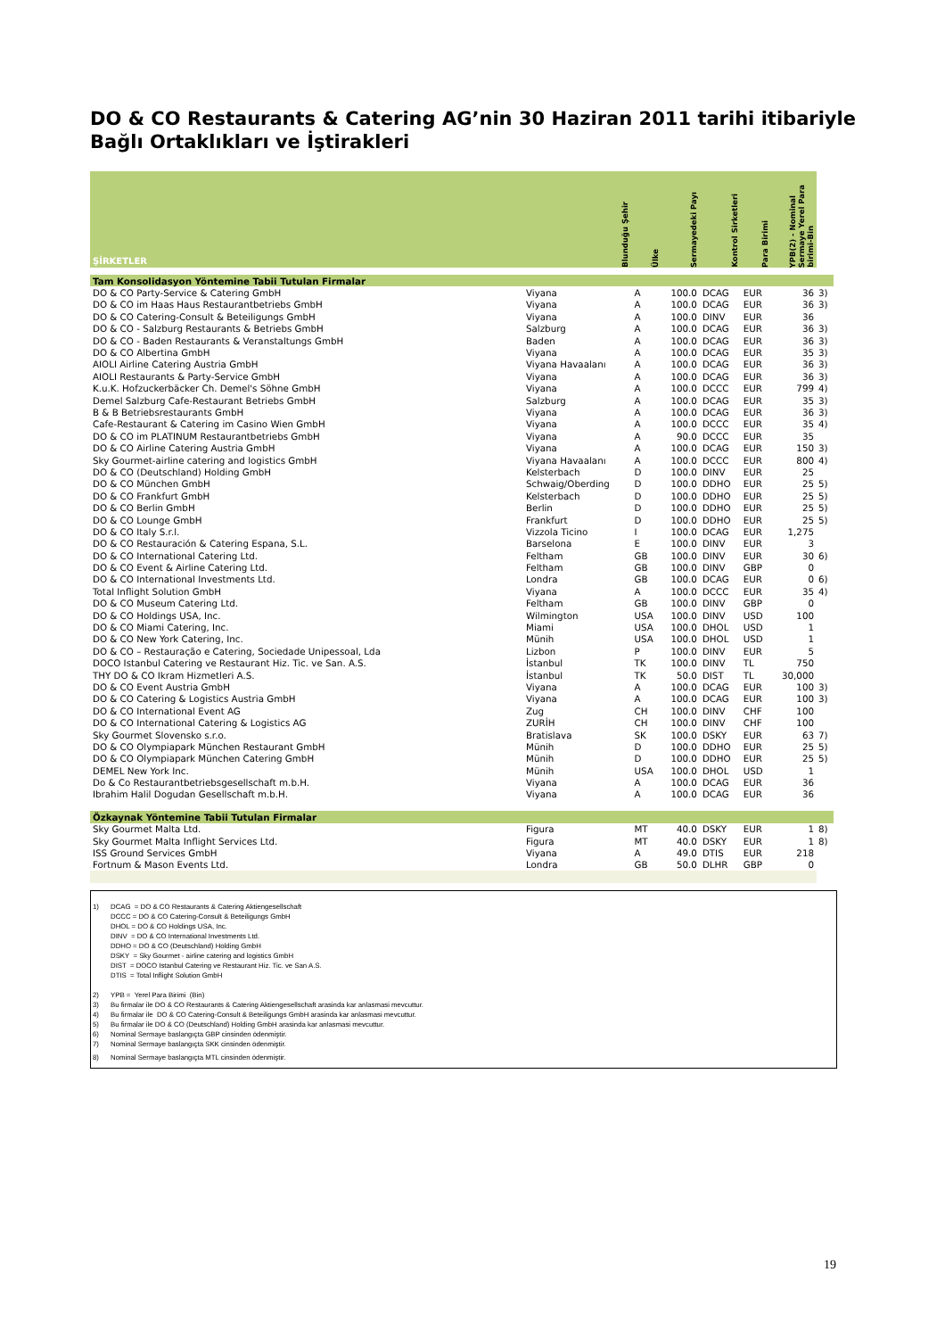DO & CO Restaurants & Catering AG’nin 30 Haziran 2011 tarihi itibariyle Bağlı Ortaklıkları ve İştirakleri
| ŞİRKETLER | Blunduğu Şehir | Ülke | Sermayedeki Payı | Kontrol Sirketleri | Para Birimi | YPB(2) - Nominal Sermaye Yerel Para birimi-Bin | |
| --- | --- | --- | --- | --- | --- | --- | --- |
| Tam Konsolidasyon Yöntemine Tabii Tutulan Firmalar | | | | | | | |
| DO & CO Party-Service & Catering GmbH | Viyana | A | 100.0 | DCAG | EUR | 36 | 3) |
| DO & CO im Haas Haus Restaurantbetriebs GmbH | Viyana | A | 100.0 | DCAG | EUR | 36 | 3) |
| DO & CO Catering-Consult & Beteiligungs GmbH | Viyana | A | 100.0 | DINV | EUR | 36 | |
| DO & CO - Salzburg Restaurants & Betriebs GmbH | Salzburg | A | 100.0 | DCAG | EUR | 36 | 3) |
| DO & CO - Baden Restaurants & Veranstaltungs GmbH | Baden | A | 100.0 | DCAG | EUR | 36 | 3) |
| DO & CO Albertina GmbH | Viyana | A | 100.0 | DCAG | EUR | 35 | 3) |
| AIOLI Airline Catering Austria GmbH | Viyana Havaalanı | A | 100.0 | DCAG | EUR | 36 | 3) |
| AIOLI Restaurants & Party-Service GmbH | Viyana | A | 100.0 | DCAG | EUR | 36 | 3) |
| K.u.K. Hofzuckerbäcker Ch. Demel's Söhne GmbH | Viyana | A | 100.0 | DCCC | EUR | 799 | 4) |
| Demel Salzburg Cafe-Restaurant Betriebs GmbH | Salzburg | A | 100.0 | DCAG | EUR | 35 | 3) |
| B & B Betriebsrestaurants GmbH | Viyana | A | 100.0 | DCAG | EUR | 36 | 3) |
| Cafe-Restaurant & Catering im Casino Wien GmbH | Viyana | A | 100.0 | DCCC | EUR | 35 | 4) |
| DO & CO im PLATINUM Restaurantbetriebs GmbH | Viyana | A | 90.0 | DCCC | EUR | 35 | |
| DO & CO Airline Catering Austria GmbH | Viyana | A | 100.0 | DCAG | EUR | 150 | 3) |
| Sky Gourmet-airline catering and logistics GmbH | Viyana Havaalanı | A | 100.0 | DCCC | EUR | 800 | 4) |
| DO & CO (Deutschland) Holding GmbH | Kelsterbach | D | 100.0 | DINV | EUR | 25 | |
| DO & CO München GmbH | Schwaig/Oberding | D | 100.0 | DDHO | EUR | 25 | 5) |
| DO & CO Frankfurt GmbH | Kelsterbach | D | 100.0 | DDHO | EUR | 25 | 5) |
| DO & CO Berlin GmbH | Berlin | D | 100.0 | DDHO | EUR | 25 | 5) |
| DO & CO Lounge GmbH | Frankfurt | D | 100.0 | DDHO | EUR | 25 | 5) |
| DO & CO Italy S.r.l. | Vizzola Ticino | I | 100.0 | DCAG | EUR | 1,275 | |
| DO & CO Restauración & Catering Espana, S.L. | Barselona | E | 100.0 | DINV | EUR | 3 | |
| DO & CO International Catering Ltd. | Feltham | GB | 100.0 | DINV | EUR | 30 | 6) |
| DO & CO Event & Airline Catering Ltd. | Feltham | GB | 100.0 | DINV | GBP | 0 | |
| DO & CO International Investments Ltd. | Londra | GB | 100.0 | DCAG | EUR | 0 | 6) |
| Total Inflight Solution GmbH | Viyana | A | 100.0 | DCCC | EUR | 35 | 4) |
| DO & CO Museum Catering Ltd. | Feltham | GB | 100.0 | DINV | GBP | 0 | |
| DO & CO Holdings USA, Inc. | Wilmington | USA | 100.0 | DINV | USD | 100 | |
| DO & CO Miami Catering, Inc. | Miami | USA | 100.0 | DHOL | USD | 1 | |
| DO & CO New York Catering, Inc. | Münih | USA | 100.0 | DHOL | USD | 1 | |
| DO & CO – Restauração e Catering, Sociedade Unipessoal, Lda | Lizbon | P | 100.0 | DINV | EUR | 5 | |
| DOCO Istanbul Catering ve Restaurant Hiz. Tic. ve San. A.S. | İstanbul | TK | 100.0 | DINV | TL | 750 | |
| THY DO & CO Ikram Hizmetleri A.S. | İstanbul | TK | 50.0 | DIST | TL | 30,000 | |
| DO & CO Event Austria GmbH | Viyana | A | 100.0 | DCAG | EUR | 100 | 3) |
| DO & CO Catering & Logistics Austria GmbH | Viyana | A | 100.0 | DCAG | EUR | 100 | 3) |
| DO & CO International Event AG | Zug | CH | 100.0 | DINV | CHF | 100 | |
| DO & CO International Catering & Logistics AG | ZURİH | CH | 100.0 | DINV | CHF | 100 | |
| Sky Gourmet Slovensko s.r.o. | Bratislava | SK | 100.0 | DSKY | EUR | 63 | 7) |
| DO & CO Olympiapark München Restaurant GmbH | Münih | D | 100.0 | DDHO | EUR | 25 | 5) |
| DO & CO Olympiapark München Catering GmbH | Münih | D | 100.0 | DDHO | EUR | 25 | 5) |
| DEMEL New York Inc. | Münih | USA | 100.0 | DHOL | USD | 1 | |
| Do & Co Restaurantbetriebsgesellschaft m.b.H. | Viyana | A | 100.0 | DCAG | EUR | 36 | |
| Ibrahim Halil Dogudan Gesellschaft m.b.H. | Viyana | A | 100.0 | DCAG | EUR | 36 | |
| Özkaynak Yöntemine Tabii Tutulan Firmalar | | | | | | | |
| Sky Gourmet Malta Ltd. | Figura | MT | 40.0 | DSKY | EUR | 1 | 8) |
| Sky Gourmet Malta Inflight Services Ltd. | Figura | MT | 40.0 | DSKY | EUR | 1 | 8) |
| ISS Ground Services GmbH | Viyana | A | 49.0 | DTIS | EUR | 218 | |
| Fortnum & Mason Events Ltd. | Londra | GB | 50.0 | DLHR | GBP | 0 | |
1) DCAG = DO & CO Restaurants & Catering Aktiengesellschaft
DCCC = DO & CO Catering-Consult & Beteiligungs GmbH
DHOL = DO & CO Holdings USA, Inc.
DINV = DO & CO International Investments Ltd.
DDHO = DO & CO (Deutschland) Holding GmbH
DSKY = Sky Gourmet - airline catering and logistics GmbH
DIST = DOCO Istanbul Catering ve Restaurant Hiz. Tic. ve San A.S.
DTIS = Total Inflight Solution GmbH
2) YPB = Yerel Para Birimi (Bin)
3) Bu firmalar ile DO & CO Restaurants & Catering Aktiengesellschaft arasinda kar anlasmasi mevcuttur.
4) Bu firmalar ile DO & CO Catering-Consult & Beteiligungs GmbH arasinda kar anlasmasi mevcuttur.
5) Bu firmalar ile DO & CO (Deutschland) Holding GmbH arasinda kar anlasmasi mevcuttur.
6) Nominal Sermaye baslangıçta GBP cinsinden ödenmiştir.
7) Nominal Sermaye baslangıçta SKK cinsinden ödenmiştir.
8) Nominal Sermaye baslangıçta MTL cinsinden ödenmiştir.
19